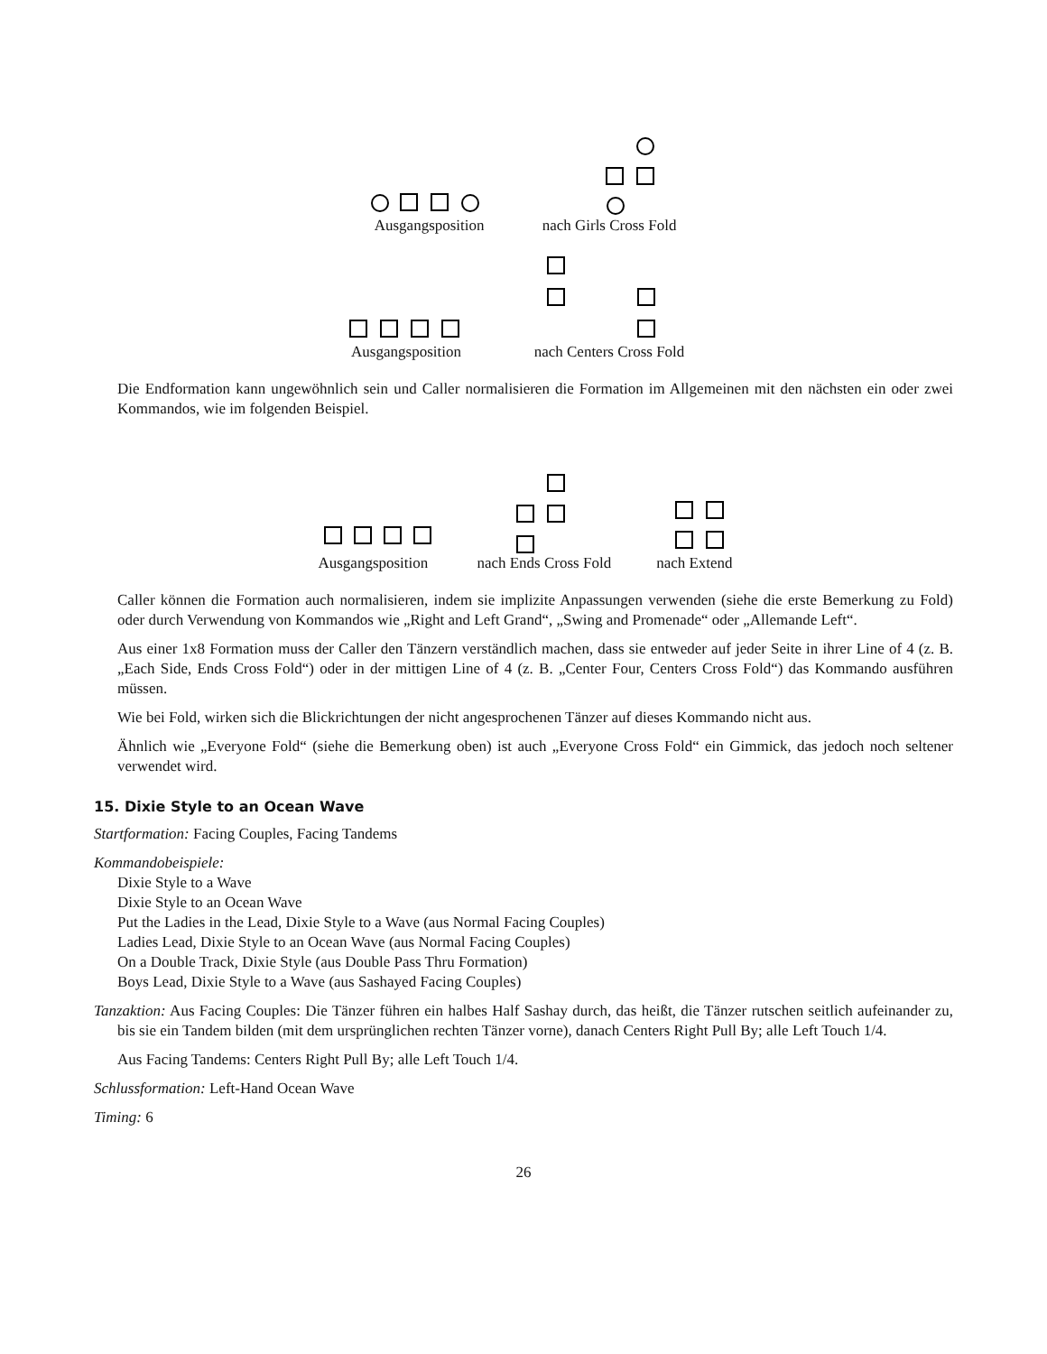Ausgangsposition nach Girls Cross Fold
Ausgangsposition nach Centers Cross Fold
Die Endformation kann ungewöhnlich sein und Caller normalisieren die Formation im Allgemeinen mit den nächsten ein oder zwei Kommandos, wie im folgenden Beispiel.
Ausgangsposition nach Ends Cross Fold nach Extend
Caller können die Formation auch normalisieren, indem sie implizite Anpassungen verwenden (siehe die erste Bemerkung zu Fold) oder durch Verwendung von Kommandos wie „Right and Left Grand“, „Swing and Promenade“ oder „Allemande Left“.
Aus einer 1x8 Formation muss der Caller den Tänzern verständlich machen, dass sie entweder auf jeder Seite in ihrer Line of 4 (z. B. „Each Side, Ends Cross Fold“) oder in der mittigen Line of 4 (z. B. „Center Four, Centers Cross Fold“) das Kommando ausführen müssen.
Wie bei Fold, wirken sich die Blickrichtungen der nicht angesprochenen Tänzer auf dieses Kommando nicht aus.
Ähnlich wie „Everyone Fold“ (siehe die Bemerkung oben) ist auch „Everyone Cross Fold“ ein Gimmick, das jedoch noch seltener verwendet wird.
15. Dixie Style to an Ocean Wave
Startformation: Facing Couples, Facing Tandems
Kommandobeispiele:
Dixie Style to a Wave
Dixie Style to an Ocean Wave
Put the Ladies in the Lead, Dixie Style to a Wave (aus Normal Facing Couples)
Ladies Lead, Dixie Style to an Ocean Wave (aus Normal Facing Couples)
On a Double Track, Dixie Style (aus Double Pass Thru Formation)
Boys Lead, Dixie Style to a Wave (aus Sashayed Facing Couples)
Tanzaktion: Aus Facing Couples: Die Tänzer führen ein halbes Half Sashay durch, das heißt, die Tänzer rutschen seitlich aufeinander zu, bis sie ein Tandem bilden (mit dem ursprünglichen rechten Tänzer vorne), danach Centers Right Pull By; alle Left Touch 1/4.
Aus Facing Tandems: Centers Right Pull By; alle Left Touch 1/4.
Schlussformation: Left-Hand Ocean Wave
Timing: 6
26